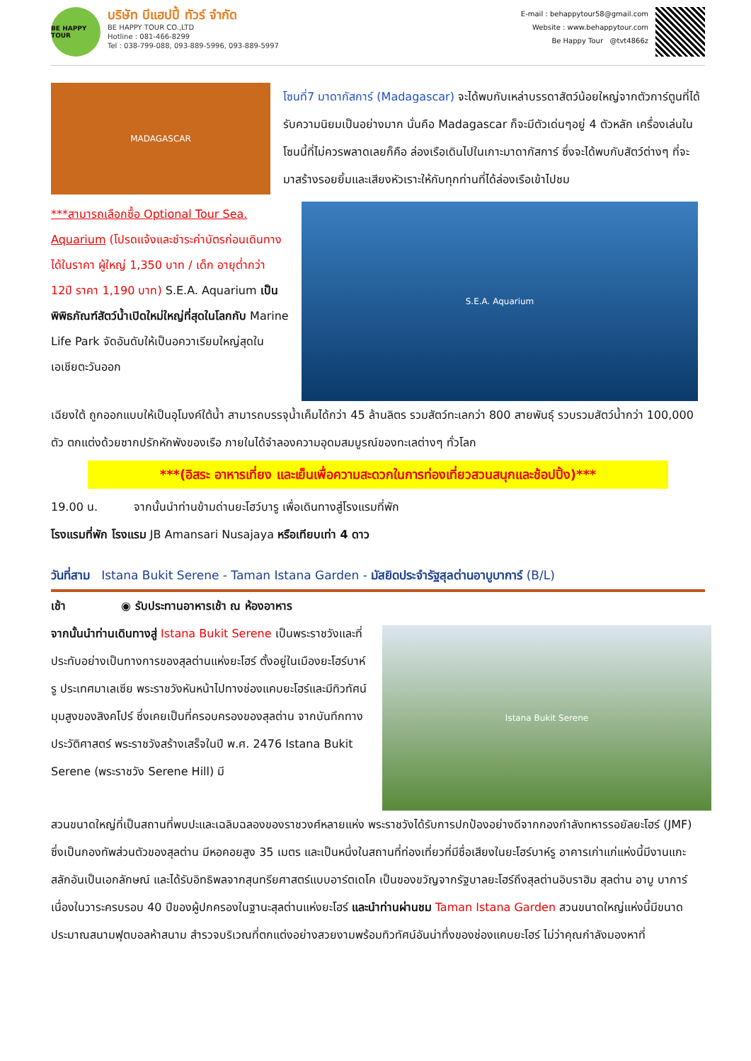BE HAPPY TOUR
บริษัท บีแฮปปี้ ทัวร์ จำกัด
BE HAPPY TOUR CO.,LTD
Hotline : 081-466-8299
Tel : 038-799-088, 093-889-5996, 093-889-5997
E-mail : behappytour58@gmail.com
Website : www.behappytour.com
Be Happy Tour @tvt4866z
MADAGASCAR
โซนที่7 มาดากัสการ์ (Madagascar) จะได้พบกับเหล่าบรรดาสัตว์น้อยใหญ่จากตัวการ์ตูนที่ได้รับความนิยมเป็นอย่างมาก นั่นคือ Madagascar ก็จะมีตัวเด่นๆอยู่ 4 ตัวหลัก เครื่องเล่นในโซนนี้ที่ไม่ควรพลาดเลยก็คือ ล่องเรือเดินไปในเกาะมาดากัสการ์ ซึ่งจะได้พบกับสัตว์ต่างๆ ที่จะมาสร้างรอยยิ้มและเสียงหัวเราะให้กับทุกท่านที่ได้ล่องเรือเข้าไปชม
***สามารถเลือกซื้อ Optional Tour Sea. Aquarium (โปรดแจ้งและชำระค่าบัตรก่อนเดินทาง ได้ในราคา ผู้ใหญ่ 1,350 บาท / เด็ก อายุต่ำกว่า 12ปี ราคา 1,190 บาท) S.E.A. Aquarium เป็นพิพิธภัณฑ์สัตว์น้ำเปิดใหม่ใหญ่ที่สุดในโลกกับ Marine Life Park จัดอันดับให้เป็นอควาเรียมใหญ่สุดในเอเชียตะวันออก
S.E.A. Aquarium
เฉียงใต้ ถูกออกแบบให้เป็นอุโมงค์ใต้น้ำ สามารถบรรจุน้ำเค็มได้กว่า 45 ล้านลิตร รวมสัตว์ทะเลกว่า 800 สายพันธุ์ รวบรวมสัตว์น้ำกว่า 100,000 ตัว ตกแต่งด้วยซากปรักหักพังของเรือ ภายในได้จำลองความอุดมสมบูรณ์ของทะเลต่างๆ ทั่วโลก
***(อิสระ อาหารเที่ยง และเย็นเพื่อความสะดวกในการท่องเที่ยวสวนสนุกและช้อปปิ้ง)***
19.00 น. จากนั้นนำท่านข้ามด่านยะโฮว์บารู เพื่อเดินทางสู่โรงแรมที่พัก
โรงแรมที่พัก โรงแรม JB Amansari Nusajaya หรือเทียบเท่า 4 ดาว
วันที่สาม Istana Bukit Serene - Taman Istana Garden - มัสยิดประจำรัฐสุลต่านอาบูบาการ์ (B/L)
เช้า ◉ รับประทานอาหารเช้า ณ ห้องอาหาร
จากนั้นนำท่านเดินทางสู่ Istana Bukit Serene เป็นพระราชวังและที่ประทับอย่างเป็นทางการของสุลต่านแห่งยะโฮร์ ตั้งอยู่ในเมืองยะโฮร์บาห์รู ประเทศมาเลเซีย พระราชวังหันหน้าไปทางช่องแคบยะโฮร์และมีทิวทัศน์มุมสูงของสิงคโปร์ ซึ่งเคยเป็นที่ครอบครองของสุลต่าน จากบันทึกทางประวัติศาสตร์ พระราชวังสร้างเสร็จในปี พ.ศ. 2476 Istana Bukit Serene (พระราชวัง Serene Hill) มี
Istana Bukit Serene
สวนขนาดใหญ่ที่เป็นสถานที่พบปะและเฉลิมฉลองของราชวงศ์หลายแห่ง พระราชวังได้รับการปกป้องอย่างดีจากกองกำลังทหารรอยัลยะโฮร์ (JMF) ซึ่งเป็นกองทัพส่วนตัวของสุลต่าน มีหอคอยสูง 35 เมตร และเป็นหนึ่งในสถานที่ท่องเที่ยวที่มีชื่อเสียงในยะโฮร์บาห์รู อาคารเก่าแก่แห่งนี้มีงานแกะสลักอันเป็นเอกลักษณ์ และได้รับอิทธิพลจากสุนทรียศาสตร์แบบอาร์ตเดโค เป็นของขวัญจากรัฐบาลยะโฮร์ถึงสุลต่านอิบราฮิม สุลต่าน อาบู บาการ์ เนื่องในวาระครบรอบ 40 ปีของผู้ปกครองในฐานะสุลต่านแห่งยะโฮร์ และนำท่านผ่านชม Taman Istana Garden สวนขนาดใหญ่แห่งนี้มีขนาดประมาณสนามฟุตบอลห้าสนาม สำรวจบริเวณที่ตกแต่งอย่างสวยงามพร้อมทิวทัศน์อันน่าทึ่งของช่องแคบยะโฮร์ ไม่ว่าคุณกำลังมองหาที่